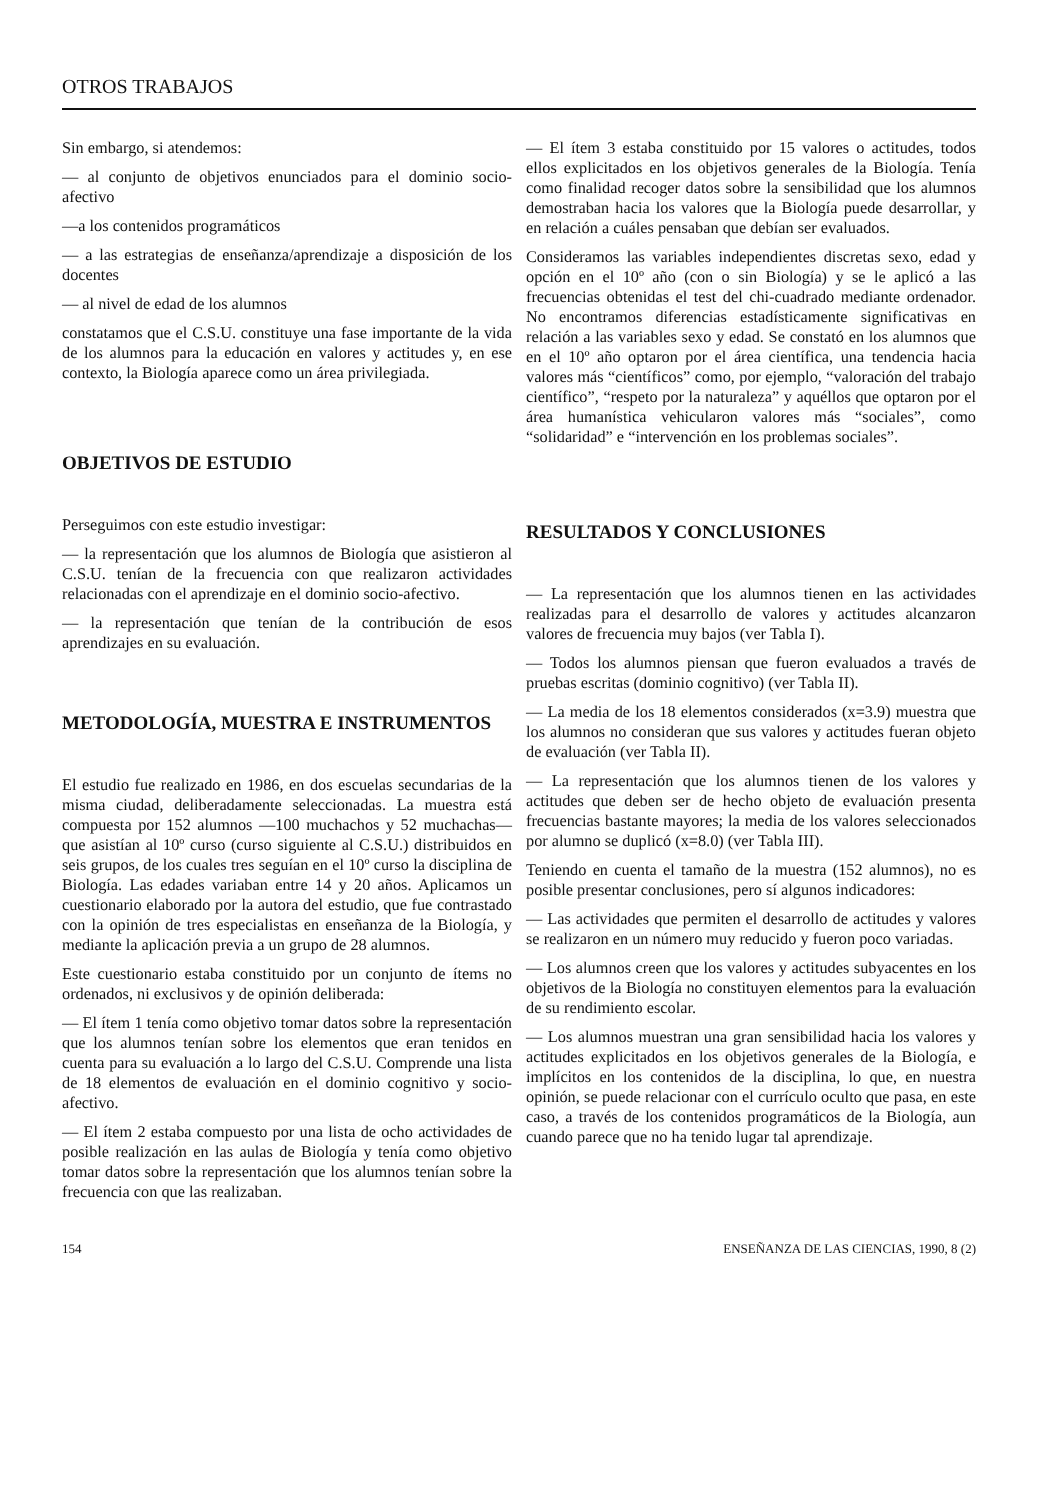OTROS TRABAJOS
Sin embargo, si atendemos:
— al conjunto de objetivos enunciados para el dominio socio-afectivo
—a los contenidos programáticos
— a las estrategias de enseñanza/aprendizaje a disposición de los docentes
— al nivel de edad de los alumnos
constatamos que el C.S.U. constituye una fase importante de la vida de los alumnos para la educación en valores y actitudes y, en ese contexto, la Biología aparece como un área privilegiada.
OBJETIVOS DE ESTUDIO
Perseguimos con este estudio investigar:
— la representación que los alumnos de Biología que asistieron al C.S.U. tenían de la frecuencia con que realizaron actividades relacionadas con el aprendizaje en el dominio socio-afectivo.
— la representación que tenían de la contribución de esos aprendizajes en su evaluación.
METODOLOGÍA, MUESTRA E INSTRUMENTOS
El estudio fue realizado en 1986, en dos escuelas secundarias de la misma ciudad, deliberadamente seleccionadas. La muestra está compuesta por 152 alumnos —100 muchachos y 52 muchachas— que asistían al 10º curso (curso siguiente al C.S.U.) distribuidos en seis grupos, de los cuales tres seguían en el 10º curso la disciplina de Biología. Las edades variaban entre 14 y 20 años. Aplicamos un cuestionario elaborado por la autora del estudio, que fue contrastado con la opinión de tres especialistas en enseñanza de la Biología, y mediante la aplicación previa a un grupo de 28 alumnos.
Este cuestionario estaba constituido por un conjunto de ítems no ordenados, ni exclusivos y de opinión deliberada:
— El ítem 1 tenía como objetivo tomar datos sobre la representación que los alumnos tenían sobre los elementos que eran tenidos en cuenta para su evaluación a lo largo del C.S.U. Comprende una lista de 18 elementos de evaluación en el dominio cognitivo y socio-afectivo.
— El ítem 2 estaba compuesto por una lista de ocho actividades de posible realización en las aulas de Biología y tenía como objetivo tomar datos sobre la representación que los alumnos tenían sobre la frecuencia con que las realizaban.
— El ítem 3 estaba constituido por 15 valores o actitudes, todos ellos explicitados en los objetivos generales de la Biología. Tenía como finalidad recoger datos sobre la sensibilidad que los alumnos demostraban hacia los valores que la Biología puede desarrollar, y en relación a cuáles pensaban que debían ser evaluados.
Consideramos las variables independientes discretas sexo, edad y opción en el 10º año (con o sin Biología) y se le aplicó a las frecuencias obtenidas el test del chi-cuadrado mediante ordenador. No encontramos diferencias estadísticamente significativas en relación a las variables sexo y edad. Se constató en los alumnos que en el 10º año optaron por el área científica, una tendencia hacia valores más “científicos” como, por ejemplo, “valoración del trabajo científico”, “respeto por la naturaleza” y aquéllos que optaron por el área humanística vehicularon valores más “sociales”, como “solidaridad” e “intervención en los problemas sociales”.
RESULTADOS Y CONCLUSIONES
— La representación que los alumnos tienen en las actividades realizadas para el desarrollo de valores y actitudes alcanzaron valores de frecuencia muy bajos (ver Tabla I).
— Todos los alumnos piensan que fueron evaluados a través de pruebas escritas (dominio cognitivo) (ver Tabla II).
— La media de los 18 elementos considerados (x=3.9) muestra que los alumnos no consideran que sus valores y actitudes fueran objeto de evaluación (ver Tabla II).
— La representación que los alumnos tienen de los valores y actitudes que deben ser de hecho objeto de evaluación presenta frecuencias bastante mayores; la media de los valores seleccionados por alumno se duplicó (x=8.0) (ver Tabla III).
Teniendo en cuenta el tamaño de la muestra (152 alumnos), no es posible presentar conclusiones, pero sí algunos indicadores:
— Las actividades que permiten el desarrollo de actitudes y valores se realizaron en un número muy reducido y fueron poco variadas.
— Los alumnos creen que los valores y actitudes subyacentes en los objetivos de la Biología no constituyen elementos para la evaluación de su rendimiento escolar.
— Los alumnos muestran una gran sensibilidad hacia los valores y actitudes explicitados en los objetivos generales de la Biología, e implícitos en los contenidos de la disciplina, lo que, en nuestra opinión, se puede relacionar con el currículo oculto que pasa, en este caso, a través de los contenidos programáticos de la Biología, aun cuando parece que no ha tenido lugar tal aprendizaje.
154 ENSEÑANZA DE LAS CIENCIAS, 1990, 8 (2)